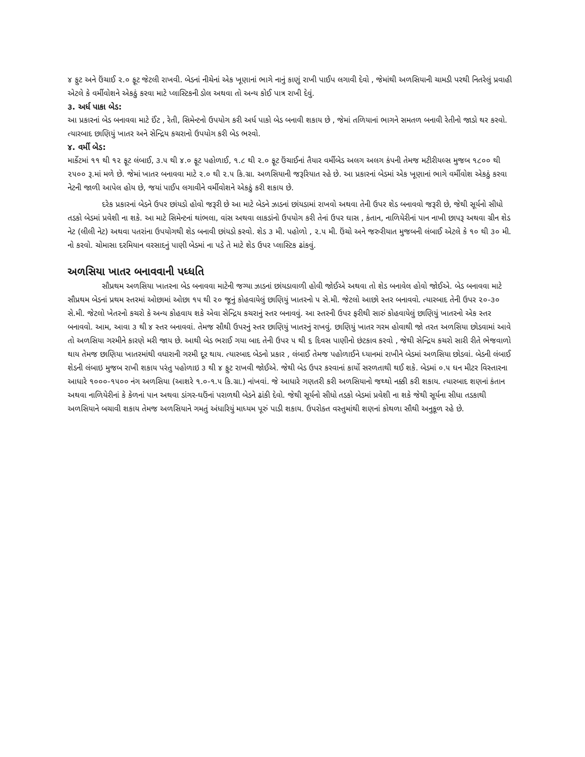૪ ફુટ અને ઉંચાઈ ૨.૦ ફૂટ જેટલી રાખવી. બેડનાં નીચેનાં એક ખૂણાનાં ભાગે નાનું કાણું રાખી પાઈપ લગાવી દેવો , જેમાંથી અળસિયાની ચામડી પરથી નિતરેલું પ્રવાહી એટલે કે વર્મીવોશને એકઠું કરવા માટે પ્લાસ્ટિકની ડોલ અથવા તો અન્ય કોઈ પાત્ર રાખી દેવું.
૩. અર્ધ પાકા બેડ:
આ પ્રકારનાં બેડ બનાવવા માટે ઈંટ , રેતી, સિમેન્ટનો ઉપયોગ કરી અર્ધ પાકો બેડ બનાવી શકાય છે , જેમાં તળિયાનાં ભાગને સમતળ બનાવી રેતીનો જાડો થર કરવો. ત્યારબાદ છાણિયું ખાતર અને સેન્દ્રિય કચરાનો ઉપયોગ કરી બેડ ભરવો.
૪. વર્મી બેડ:
માર્કેટમાં ૧૧ થી ૧૨ ફૂટ લંબાઈ, ૩.૫ થી ૪.૦ ફૂટ પહોળાઈ, ૧.૮ થી ૨.૦ ફૂટ ઉંચાઈનાં તૈયાર વર્મીબેડ અલગ અલગ કંપની તેમજ મટીરીયલ્સ મુજબ ૧૮૦૦ થી ૨૫૦૦ રૂ.માં મળે છે. જેમાં ખાતર બનાવવા માટે ૨.૦ થી ૨.૫ કિ.ગ્રા. અળસિયાની જરૂરિયાત રહે છે. આ પ્રકારનાં બેડમાં એક ખૂણાનાં ભાગે વર્મીવોશ એકઠું કરવા નેટની જાળી આપેલ હોય છે, જયાં પાઈપ લગાવીને વર્મીવોશને એકઠું કરી શકાય છે.
દરેક પ્રકારનાં બેડને ઉપર છાંયડો હોવો જરૂરી છે આ માટે બેડને ઝાડનાં છાંયડામાં રાખવો અથવા તેની ઉપર શેડ બનાવવો જરૂરી છે, જેથી સૂર્યનો સીધો તડકો બેડમાં પ્રવેશી ના શકે. આ માટે સિમેન્ટનાં થાંભલા, વાંસ અથવા લાકડાંનો ઉપયોગ કરી તેનાં ઉપર ઘાસ , કંતાન, નાળિયેરીનાં પાન નાખી છાપરૂ અથવા ગ્રીન શેડ નેટ (લીલી નેટ) અથવા પતરાંના ઉપયોગથી શેડ બનાવી છાંયડો કરવો. શેડ ૩ મી. પહોળો , ૨.૫ મી. ઉંચો અને જરુરીયાત મુજબની લંબાઈ એટલે કે ૧૦ થી ૩૦ મી. નો કરવો. ચોમાસા દરમિયાન વરસાદનું પાણી બેડમાં ના પડે તે માટે શેડ ઉપર પ્લાસ્ટિક ઢાંકવું.
અળસિયા ખાતર બનાવવાની પધ્ધતિ
સૌપ્રથમ અળસિયા ખાતરના બેડ બનાવવા માટેની જગ્યા ઝાડનાં છાંયડાવાળી હોવી જોઈએ અથવા તો શેડ બનાવેલ હોવો જોઈએ. બેડ બનાવવા માટે સૌપ્રથમ બેડનાં પ્રથમ સ્તરમાં ઓછામાં ઓછા ૧૫ થી ૨૦ જૂનું કોહવાયેલું છાણિયું ખાતરનો ૫ સે.મી. જેટલો આછો સ્તર બનાવવો. ત્યારબાદ તેની ઉપર ૨૦-૩૦ સે.મી. જેટલો ખેતરનો કચરો કે અન્ય કોહવાય શકે એવા સેન્દ્રિય કચરાનું સ્તર બનાવવું. આ સ્તરની ઉપર ફરીથી સારું કોહવાયેલું છાણિયું ખાતરનો એક સ્તર બનાવવો. આમ, આવા ૩ થી ૪ સ્તર બનાવવાં. તેમજ સૌથી ઉપરનું સ્તર છાણિયું ખાતરનું રાખવું. છાણિયું ખાતર ગરમ હોવાથી જો તરત અળસિયા છોડવામાં આવે તો અળસિયા ગરમીને કારણે મરી જાય છે. આથી બેડ ભરાઈ ગયા બાદ તેની ઉપર ૫ થી ૬ દિવસ પાણીનો છંટકાવ કરવો , જેથી સેન્દ્રિય કચરો સારી રીતે ભેજવાળો થાય તેમજ છાણિયા ખાતરમાંથી વધારાની ગરમી દૂર થાય. ત્યારબાદ બેડનો પ્રકાર , લંબાઈ તેમજ પહોળાઈને ધ્યાનમાં રાખીને બેડમાં અળસિયા છોડવાં. બેડની લંબાઈ શેડની લંબાઇ મુજબ રાખી શકાય પરંતુ પહોળાઇ ૩ થી ૪ ફુટ રાખવી જોઈએ. જેથી બેડ ઉપર કરવાનાં કાર્યો સરળતાથી થઈ શકે. બેડમાં ૦.૫ ઘન મીટર વિસ્તારના આધારે ૧૦૦૦-૧૫૦૦ નંગ અળસિયા (આશરે ૧.૦-૧.૫ કિ.ગ્રા.) નાંખવાં. જે આધારે ગણતરી કરી અળસિયાનો જથ્થો નક્કી કરી શકાય. ત્યારબાદ શણનાં કંતાન અથવા નાળિયેરીનાં કે કેળનાં પાન અથવા ડાંગર-ઘઉંનાં પરાળથી બેડને ઢાંકી દેવો. જેથી સૂર્યનો સીધો તડકો બેડમાં પ્રવેશી ના શકે જેથી સૂર્યના સીધા તડકાથી અળસિયાને બચાવી શકાય તેમજ અળસિયાને ગમતું અંધારિયું માધ્યમ પૂરું પાડી શકાય. ઉપરોક્ત વસ્તુમાંથી શણનાં કોથળા સૌથી અનુકૂળ રહે છે.